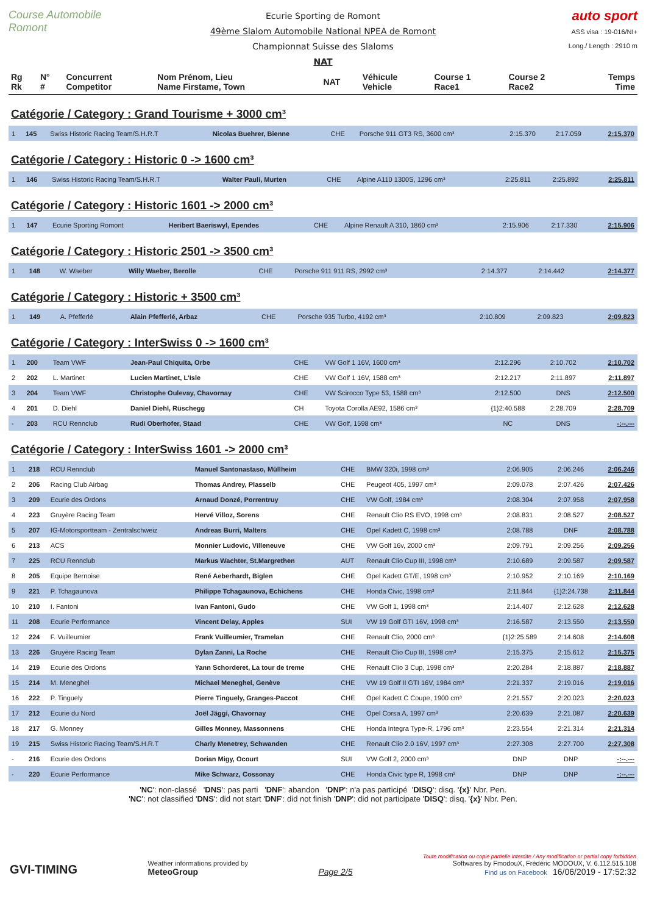Course Automobile Romont
Ecurie Sporting de Romont
49ème Slalom Automobile National NPEA de Romont
Championnat Suisse des Slaloms
NAT
auto sport
ASS visa : 19-016/NI+
Long./ Length : 2910 m
| Rg Rk | N° # | Concurrent Competitor | Nom Prénom, Lieu Name Firstame, Town | NAT | Véhicule Vehicle | Course 1 Race1 | Course 2 Race2 | Temps Time |
| --- | --- | --- | --- | --- | --- | --- | --- | --- |
Catégorie / Category : Grand Tourisme + 3000 cm³
| 1 | 145 | Swiss Historic Racing Team/S.H.R.T | Nicolas Buehrer, Bienne | CHE | Porsche 911 GT3 RS, 3600 cm³ | 2:15.370 | 2:17.059 | 2:15.370 |
Catégorie / Category : Historic 0 -> 1600 cm³
| 1 | 146 | Swiss Historic Racing Team/S.H.R.T | Walter Pauli, Murten | CHE | Alpine A110 1300S, 1296 cm³ | 2:25.811 | 2:25.892 | 2:25.811 |
Catégorie / Category : Historic 1601 -> 2000 cm³
| 1 | 147 | Ecurie Sporting Romont | Heribert Baeriswyl, Ependes | CHE | Alpine Renault A 310, 1860 cm³ | 2:15.906 | 2:17.330 | 2:15.906 |
Catégorie / Category : Historic 2501 -> 3500 cm³
| 1 | 148 | W. Waeber | Willy Waeber, Berolle | CHE | Porsche 911 911 RS, 2992 cm³ | 2:14.377 | 2:14.442 | 2:14.377 |
Catégorie / Category : Historic + 3500 cm³
| 1 | 149 | A. Pfefferlé | Alain Pfefferlé, Arbaz | CHE | Porsche 935 Turbo, 4192 cm³ | 2:10.809 | 2:09.823 | 2:09.823 |
Catégorie / Category : InterSwiss 0 -> 1600 cm³
| 1 | 200 | Team VWF | Jean-Paul Chiquita, Orbe | CHE | VW Golf 1 16V, 1600 cm³ | 2:12.296 | 2:10.702 | 2:10.702 |
| 2 | 202 | L. Martinet | Lucien Martinet, L'Isle | CHE | VW Golf 1 16V, 1588 cm³ | 2:12.217 | 2:11.897 | 2:11.897 |
| 3 | 204 | Team VWF | Christophe Oulevay, Chavornay | CHE | VW Scirocco Type 53, 1588 cm³ | 2:12.500 | DNS | 2:12.500 |
| 4 | 201 | D. Diehl | Daniel Diehl, Rüschegg | CH | Toyota Corolla AE92, 1586 cm³ | {1}2:40.588 | 2:28.709 | 2:28.709 |
| - | 203 | RCU Rennclub | Rudi Oberhofer, Staad | CHE | VW Golf, 1598 cm³ | NC | DNS | -:--.--- |
Catégorie / Category : InterSwiss 1601 -> 2000 cm³
| 1 | 218 | RCU Rennclub | Manuel Santonastaso, Müllheim | CHE | BMW 320i, 1998 cm³ | 2:06.905 | 2:06.246 | 2:06.246 |
| 2 | 206 | Racing Club Airbag | Thomas Andrey, Plasselb | CHE | Peugeot 405, 1997 cm³ | 2:09.078 | 2:07.426 | 2:07.426 |
| 3 | 209 | Ecurie des Ordons | Arnaud Donzé, Porrentruy | CHE | VW Golf, 1984 cm³ | 2:08.304 | 2:07.958 | 2:07.958 |
| 4 | 223 | Gruyère Racing Team | Hervé Villoz, Sorens | CHE | Renault Clio RS EVO, 1998 cm³ | 2:08.831 | 2:08.527 | 2:08.527 |
| 5 | 207 | IG-Motorsportteam - Zentralschweiz | Andreas Burri, Malters | CHE | Opel Kadett C, 1998 cm³ | 2:08.788 | DNF | 2:08.788 |
| 6 | 213 | ACS | Monnier Ludovic, Villeneuve | CHE | VW Golf 16v, 2000 cm³ | 2:09.791 | 2:09.256 | 2:09.256 |
| 7 | 225 | RCU Rennclub | Markus Wachter, St.Margrethen | AUT | Renault Clio Cup III, 1998 cm³ | 2:10.689 | 2:09.587 | 2:09.587 |
| 8 | 205 | Equipe Bernoise | René Aeberhardt, Biglen | CHE | Opel Kadett GT/E, 1998 cm³ | 2:10.952 | 2:10.169 | 2:10.169 |
| 9 | 221 | P. Tchagaunova | Philippe Tchagaunova, Echichens | CHE | Honda Civic, 1998 cm³ | 2:11.844 | {1}2:24.738 | 2:11.844 |
| 10 | 210 | I. Fantoni | Ivan Fantoni, Gudo | CHE | VW Golf 1, 1998 cm³ | 2:14.407 | 2:12.628 | 2:12.628 |
| 11 | 208 | Ecurie Performance | Vincent Delay, Apples | SUI | VW 19 Golf GTI 16V, 1998 cm³ | 2:16.587 | 2:13.550 | 2:13.550 |
| 12 | 224 | F. Vuilleumier | Frank Vuilleumier, Tramelan | CHE | Renault Clio, 2000 cm³ | {1}2:25.589 | 2:14.608 | 2:14.608 |
| 13 | 226 | Gruyère Racing Team | Dylan Zanni, La Roche | CHE | Renault Clio Cup III, 1998 cm³ | 2:15.375 | 2:15.612 | 2:15.375 |
| 14 | 219 | Ecurie des Ordons | Yann Schorderet, La tour de treme | CHE | Renault Clio 3 Cup, 1998 cm³ | 2:20.284 | 2:18.887 | 2:18.887 |
| 15 | 214 | M. Meneghel | Michael Meneghel, Genève | CHE | VW 19 Golf II GTI 16V, 1984 cm³ | 2:21.337 | 2:19.016 | 2:19.016 |
| 16 | 222 | P. Tinguely | Pierre Tinguely, Granges-Paccot | CHE | Opel Kadett C Coupe, 1900 cm³ | 2:21.557 | 2:20.023 | 2:20.023 |
| 17 | 212 | Ecurie du Nord | Joël Jäggi, Chavornay | CHE | Opel Corsa A, 1997 cm³ | 2:20.639 | 2:21.087 | 2:20.639 |
| 18 | 217 | G. Monney | Gilles Monney, Massonnens | CHE | Honda Integra Type-R, 1796 cm³ | 2:23.554 | 2:21.314 | 2:21.314 |
| 19 | 215 | Swiss Historic Racing Team/S.H.R.T | Charly Menetrey, Schwanden | CHE | Renault Clio 2.0 16V, 1997 cm³ | 2:27.308 | 2:27.700 | 2:27.308 |
| - | 216 | Ecurie des Ordons | Dorian Migy, Ocourt | SUI | VW Golf 2, 2000 cm³ | DNP | DNP | -:--.--- |
| - | 220 | Ecurie Performance | Mike Schwarz, Cossonay | CHE | Honda Civic type R, 1998 cm³ | DNP | DNP | -:--.--- |
'NC': non-classé 'DNS': pas parti 'DNF': abandon 'DNP': n'a pas participé 'DISQ': disq. '{x}' Nbr. Pen.
'NC': not classified 'DNS': did not start 'DNF': did not finish 'DNP': did not participate 'DISQ': disq. '{x}' Nbr. Pen.
GVI-TIMING
Weather informations provided by
MeteoGroup
Page 2/5
Toute modification ou copie partielle interdite / Any modification or partial copy forbidden
Softwares by FmodouX, Frédéric MODOUX, V. 6.112.515.108
Find us on Facebook 16/06/2019 - 17:52:32